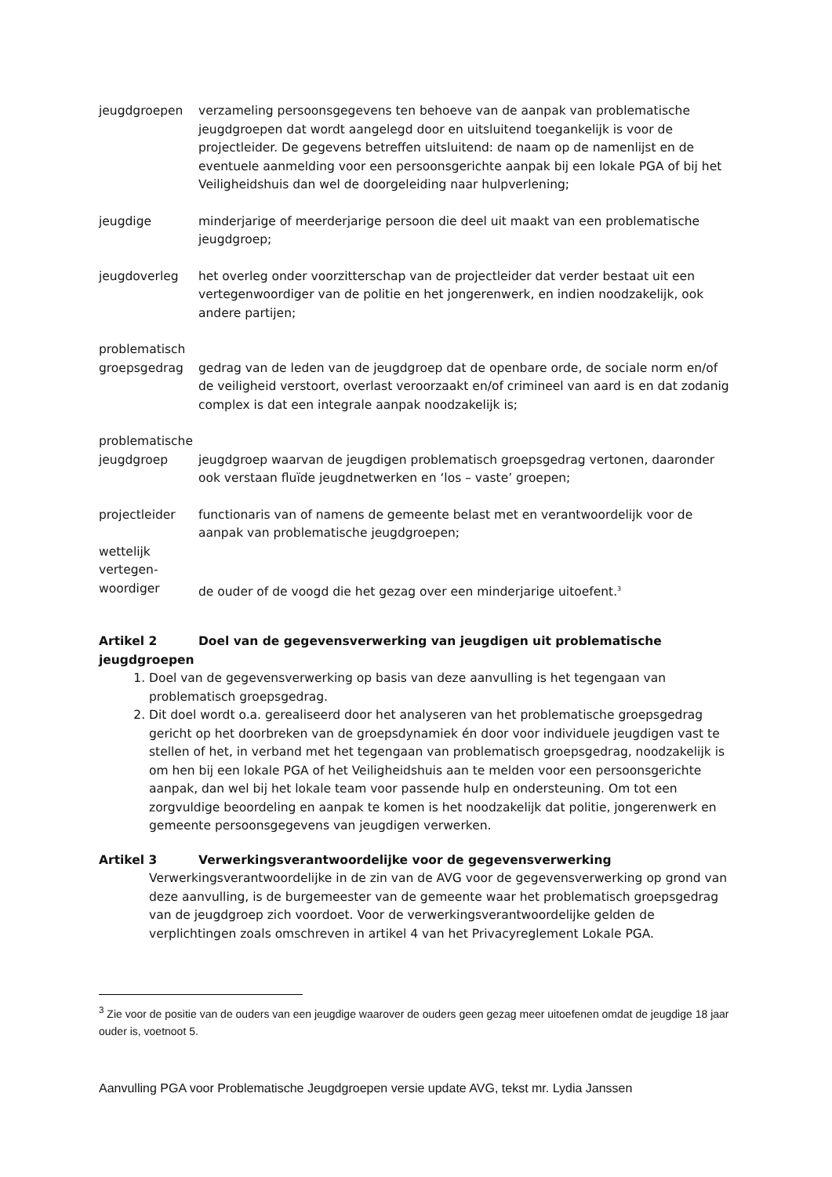jeugdgroepen verzameling persoonsgegevens ten behoeve van de aanpak van problematische jeugdgroepen dat wordt aangelegd door en uitsluitend toegankelijk is voor de projectleider. De gegevens betreffen uitsluitend: de naam op de namenlijst en de eventuele aanmelding voor een persoonsgerichte aanpak bij een lokale PGA of bij het Veiligheidshuis dan wel de doorgeleiding naar hulpverlening;
jeugdige minderjarige of meerderjarige persoon die deel uit maakt van een problematische jeugdgroep;
jeugdoverleg het overleg onder voorzitterschap van de projectleider dat verder bestaat uit een vertegenwoordiger van de politie en het jongerenwerk, en indien noodzakelijk, ook andere partijen;
problematisch
groepsgedrag gedrag van de leden van de jeugdgroep dat de openbare orde, de sociale norm en/of de veiligheid verstoort, overlast veroorzaakt en/of crimineel van aard is en dat zodanig complex is dat een integrale aanpak noodzakelijk is;
problematische
jeugdgroep jeugdgroep waarvan de jeugdigen problematisch groepsgedrag vertonen, daaronder ook verstaan fluïde jeugdnetwerken en ‘los – vaste’ groepen;
projectleider functionaris van of namens de gemeente belast met en verantwoordelijk voor de aanpak van problematische jeugdgroepen;
wettelijk
vertegen-
woordiger de ouder of de voogd die het gezag over een minderjarige uitoefent.<sup>3</sup>
Artikel 2 Doel van de gegevensverwerking van jeugdigen uit problematische jeugdgroepen
1. Doel van de gegevensverwerking op basis van deze aanvulling is het tegengaan van problematisch groepsgedrag.
2. Dit doel wordt o.a. gerealiseerd door het analyseren van het problematische groepsgedrag gericht op het doorbreken van de groepsdynamiek én door voor individuele jeugdigen vast te stellen of het, in verband met het tegengaan van problematisch groepsgedrag, noodzakelijk is om hen bij een lokale PGA of het Veiligheidshuis aan te melden voor een persoonsgerichte aanpak, dan wel bij het lokale team voor passende hulp en ondersteuning. Om tot een zorgvuldige beoordeling en aanpak te komen is het noodzakelijk dat politie, jongerenwerk en gemeente persoonsgegevens van jeugdigen verwerken.
Artikel 3 Verwerkingsverantwoordelijke voor de gegevensverwerking
Verwerkingsverantwoordelijke in de zin van de AVG voor de gegevensverwerking op grond van deze aanvulling, is de burgemeester van de gemeente waar het problematisch groepsgedrag van de jeugdgroep zich voordoet. Voor de verwerkingsverantwoordelijke gelden de verplichtingen zoals omschreven in artikel 4 van het Privacyreglement Lokale PGA.
<sup>3</sup> Zie voor de positie van de ouders van een jeugdige waarover de ouders geen gezag meer uitoefenen omdat de jeugdige 18 jaar ouder is, voetnoot 5.
Aanvulling PGA voor Problematische Jeugdgroepen versie update AVG, tekst mr. Lydia Janssen